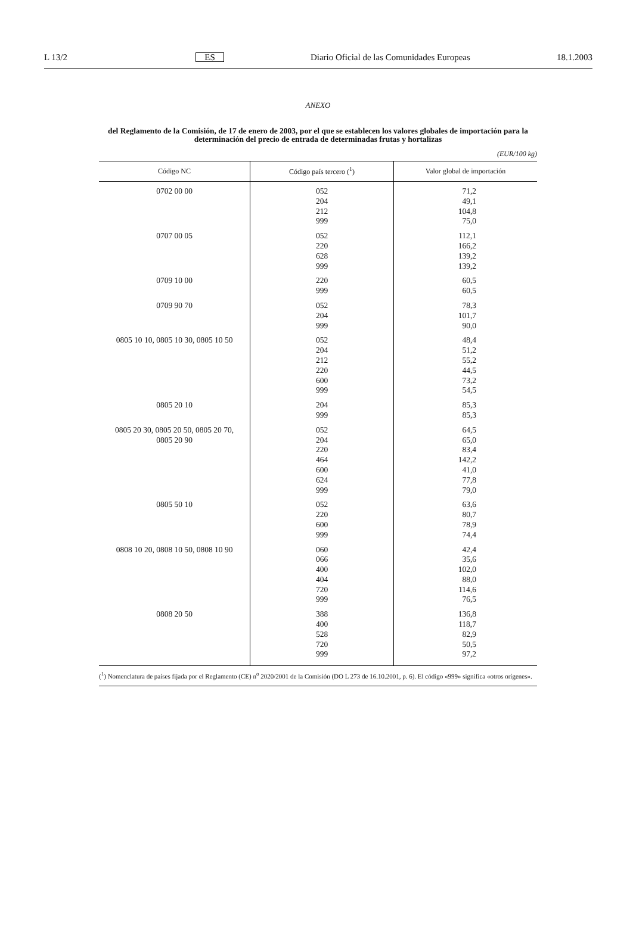L 13/2 ES Diario Oficial de las Comunidades Europeas 18.1.2003
ANEXO
del Reglamento de la Comisión, de 17 de enero de 2003, por el que se establecen los valores globales de importación para la determinación del precio de entrada de determinadas frutas y hortalizas
(EUR/100 kg)
| Código NC | Código país tercero (<sup>1</sup>) | Valor global de importación |
| --- | --- | --- |
| 0702 00 00 | 052 204 212 999 | 71,2 49,1 104,8 75,0 |
| 0707 00 05 | 052 220 628 999 | 112,1 166,2 139,2 139,2 |
| 0709 10 00 | 220 999 | 60,5 60,5 |
| 0709 90 70 | 052 204 999 | 78,3 101,7 90,0 |
| 0805 10 10, 0805 10 30, 0805 10 50 | 052 204 212 220 600 999 | 48,4 51,2 55,2 44,5 73,2 54,5 |
| 0805 20 10 | 204 999 | 85,3 85,3 |
| 0805 20 30, 0805 20 50, 0805 20 70, 0805 20 90 | 052 204 220 464 600 624 999 | 64,5 65,0 83,4 142,2 41,0 77,8 79,0 |
| 0805 50 10 | 052 220 600 999 | 63,6 80,7 78,9 74,4 |
| 0808 10 20, 0808 10 50, 0808 10 90 | 060 066 400 404 720 999 | 42,4 35,6 102,0 88,0 114,6 76,5 |
| 0808 20 50 | 388 400 528 720 999 | 136,8 118,7 82,9 50,5 97,2 |
(<sup>1</sup>) Nomenclatura de países fijada por el Reglamento (CE) n<sup>o</sup> 2020/2001 de la Comisión (DO L 273 de 16.10.2001, p. 6). El código «999» significa «otros orígenes».